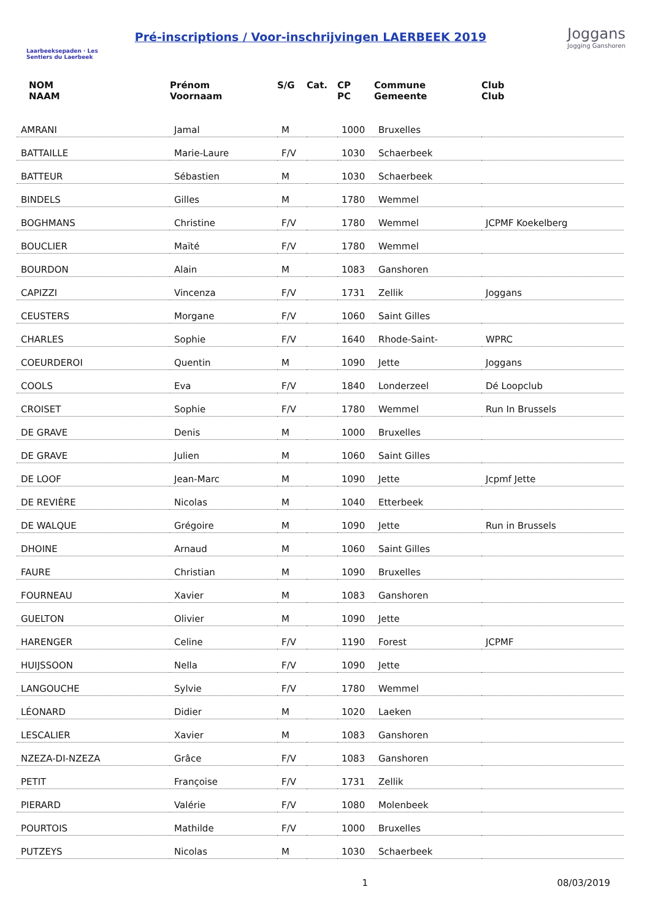Laarbeeksepaden · Les Sentiers du Laerbeek
Pré-inscriptions / Voor-inschrijvingen LAERBEEK 2019
Joggans
Jogging Ganshoren
| NOM NAAM | Prénom Voornaam | S/G | Cat. | CP PC | Commune Gemeente | Club Club |
| --- | --- | --- | --- | --- | --- | --- |
| AMRANI | Jamal | M | | 1000 | Bruxelles | |
| BATTAILLE | Marie-Laure | F/V | | 1030 | Schaerbeek | |
| BATTEUR | Sébastien | M | | 1030 | Schaerbeek | |
| BINDELS | Gilles | M | | 1780 | Wemmel | |
| BOGHMANS | Christine | F/V | | 1780 | Wemmel | JCPMF Koekelberg |
| BOUCLIER | Maïté | F/V | | 1780 | Wemmel | |
| BOURDON | Alain | M | | 1083 | Ganshoren | |
| CAPIZZI | Vincenza | F/V | | 1731 | Zellik | Joggans |
| CEUSTERS | Morgane | F/V | | 1060 | Saint Gilles | |
| CHARLES | Sophie | F/V | | 1640 | Rhode-Saint- | WPRC |
| COEURDEROI | Quentin | M | | 1090 | Jette | Joggans |
| COOLS | Eva | F/V | | 1840 | Londerzeel | Dé Loopclub |
| CROISET | Sophie | F/V | | 1780 | Wemmel | Run In Brussels |
| DE GRAVE | Denis | M | | 1000 | Bruxelles | |
| DE GRAVE | Julien | M | | 1060 | Saint Gilles | |
| DE LOOF | Jean-Marc | M | | 1090 | Jette | Jcpmf Jette |
| DE REVIÈRE | Nicolas | M | | 1040 | Etterbeek | |
| DE WALQUE | Grégoire | M | | 1090 | Jette | Run in Brussels |
| DHOINE | Arnaud | M | | 1060 | Saint Gilles | |
| FAURE | Christian | M | | 1090 | Bruxelles | |
| FOURNEAU | Xavier | M | | 1083 | Ganshoren | |
| GUELTON | Olivier | M | | 1090 | Jette | |
| HARENGER | Celine | F/V | | 1190 | Forest | JCPMF |
| HUIJSSOON | Nella | F/V | | 1090 | Jette | |
| LANGOUCHE | Sylvie | F/V | | 1780 | Wemmel | |
| LÉONARD | Didier | M | | 1020 | Laeken | |
| LESCALIER | Xavier | M | | 1083 | Ganshoren | |
| NZEZA-DI-NZEZA | Grâce | F/V | | 1083 | Ganshoren | |
| PETIT | Françoise | F/V | | 1731 | Zellik | |
| PIERARD | Valérie | F/V | | 1080 | Molenbeek | |
| POURTOIS | Mathilde | F/V | | 1000 | Bruxelles | |
| PUTZEYS | Nicolas | M | | 1030 | Schaerbeek | |
1 08/03/2019